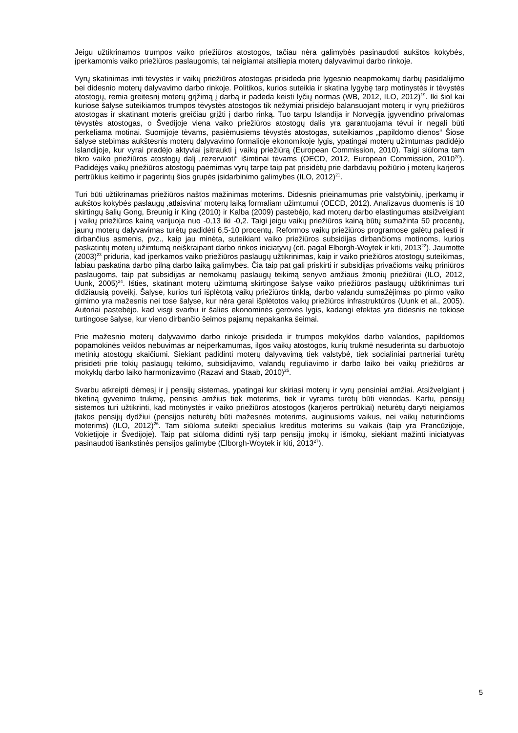Jeigu užtikrinamos trumpos vaiko priežiūros atostogos, tačiau nėra galimybės pasinaudoti aukštos kokybės, įperkamomis vaiko priežiūros paslaugomis, tai neigiamai atsiliepia moterų dalyvavimui darbo rinkoje.
Vyrų skatinimas imti tėvystės ir vaikų priežiūros atostogas prisideda prie lygesnio neapmokamų darbų pasidalijimo bei didesnio moterų dalyvavimo darbo rinkoje. Politikos, kurios suteikia ir skatina lygybę tarp motinystės ir tėvystės atostogų, remia greitesnį moterų grįžimą į darbą ir padeda keisti lyčių normas (WB, 2012, ILO, 2012)<sup>19</sup>. Iki šiol kai kuriose šalyse suteikiamos trumpos tėvystės atostogos tik nežymiai prisidėjo balansuojant moterų ir vyrų priežiūros atostogas ir skatinant moteris greičiau grįžti į darbo rinką. Tuo tarpu Islandija ir Norvegija įgyvendino privalomas tėvystės atostogas, o Švedijoje viena vaiko priežiūros atostogų dalis yra garantuojama tėvui ir negali būti perkeliama motinai. Suomijoje tėvams, pasiėmusiems tėvystės atostogas, suteikiamos „papildomo dienos“ Šiose šalyse stebimas aukštesnis moterų dalyvavimo formalioje ekonomikoje lygis, ypatingai moterų užimtumas padidėjo Islandijoje, kur vyrai pradėjo aktyviai įsitraukti į vaikų priežiūrą (European Commission, 2010). Taigi siūloma tam tikro vaiko priežiūros atostogų dalį „rezervuoti“ išimtinai tėvams (OECD, 2012, European Commission, 2010<sup>20</sup>). Padidėjęs vaikų priežiūros atostogų paėmimas vyrų tarpe taip pat prisidėtų prie darbdavių požiūrio į moterų karjeros pertrūkius keitimo ir pagerintų šios grupės įsidarbinimo galimybes (ILO, 2012)<sup>21</sup>.
Turi būti užtikrinamas priežiūros naštos mažinimas moterims. Didesnis prieinamumas prie valstybinių, įperkamų ir aukštos kokybės paslaugų ‚atlaisvina‘ moterų laiką formaliam užimtumui (OECD, 2012). Analizavus duomenis iš 10 skirtingų šalių Gong, Breunig ir King (2010) ir Kalba (2009) pastebėjo, kad moterų darbo elastingumas atsižvelgiant į vaikų priežiūros kainą varijuoja nuo -0,13 iki -0,2. Taigi jeigu vaikų priežiūros kainą būtų sumažinta 50 procentų, jaunų moterų dalyvavimas turėtų padidėti 6,5-10 procentų. Reformos vaikų priežiūros programose galėtų paliesti ir dirbančius asmenis, pvz., kaip jau minėta, suteikiant vaiko priežiūros subsidijas dirbančioms motinoms, kurios paskatintų moterų užimtumą neiškraipant darbo rinkos iniciatyvų (cit. pagal Elborgh-Woytek ir kiti, 2013<sup>22</sup>). Jaumotte (2003)<sup>23</sup> priduria, kad įperkamos vaiko priežiūros paslaugų užtikrinimas, kaip ir vaiko priežiūros atostogų suteikimas, labiau paskatina darbo pilną darbo laiką galimybes. Čia taip pat gali priskirti ir subsidijas privačioms vaikų priniūros paslaugoms, taip pat subsidijas ar nemokamų paslaugų teikimą senyvo amžiaus žmonių priežiūrai (ILO, 2012, Uunk, 2005)<sup>24</sup>. Išties, skatinant moterų užimtumą skirtingose šalyse vaiko priežiūros paslaugų užtikrinimas turi didžiausią poveikį. Šalyse, kurios turi išplėtotą vaikų priežiūros tinklą, darbo valandų sumažėjimas po pirmo vaiko gimimo yra mažesnis nei tose šalyse, kur nėra gerai išplėtotos vaikų priežiūros infrastruktūros (Uunk et al., 2005). Autoriai pastebėjo, kad visgi svarbu ir šalies ekonominės gerovės lygis, kadangi efektas yra didesnis ne tokiose turtingose šalyse, kur vieno dirbančio šeimos pajamų nepakanka šeimai.
Prie mažesnio moterų dalyvavimo darbo rinkoje prisideda ir trumpos mokyklos darbo valandos, papildomos popamokinės veiklos nebuvimas ar neįperkamumas, ilgos vaikų atostogos, kurių trukmė nesuderinta su darbuotojo metinių atostogų skaičiumi. Siekiant padidinti moterų dalyvavimą tiek valstybė, tiek socialiniai partneriai turėtų prisidėti prie tokių paslaugų teikimo, subsidijavimo, valandų reguliavimo ir darbo laiko bei vaikų priežiūros ar mokyklų darbo laiko harmonizavimo (Razavi and Staab, 2010)<sup>25</sup>.
Svarbu atkreipti dėmesį ir į pensijų sistemas, ypatingai kur skiriasi moterų ir vyrų pensiniai amžiai. Atsižvelgiant į tikėtiną gyvenimo trukmę, pensinis amžius tiek moterims, tiek ir vyrams turėtų būti vienodas. Kartu, pensijų sistemos turi užtikrinti, kad motinystės ir vaiko priežiūros atostogos (karjeros pertrūkiai) neturėtų daryti neigiamos įtakos pensijų dydžiui (pensijos neturėtų būti mažesnės moterims, auginusioms vaikus, nei vaikų neturinčioms moterims) (ILO, 2012)<sup>26</sup>. Tam siūloma suteikti specialius kreditus moterims su vaikais (taip yra Prancūzijoje, Vokietijoje ir Švedijoje). Taip pat siūloma didinti ryšį tarp pensijų įmokų ir išmokų, siekiant mažinti iniciatyvas pasinaudoti išankstinės pensijos galimybe (Elborgh-Woytek ir kiti, 2013<sup>27</sup>).
5